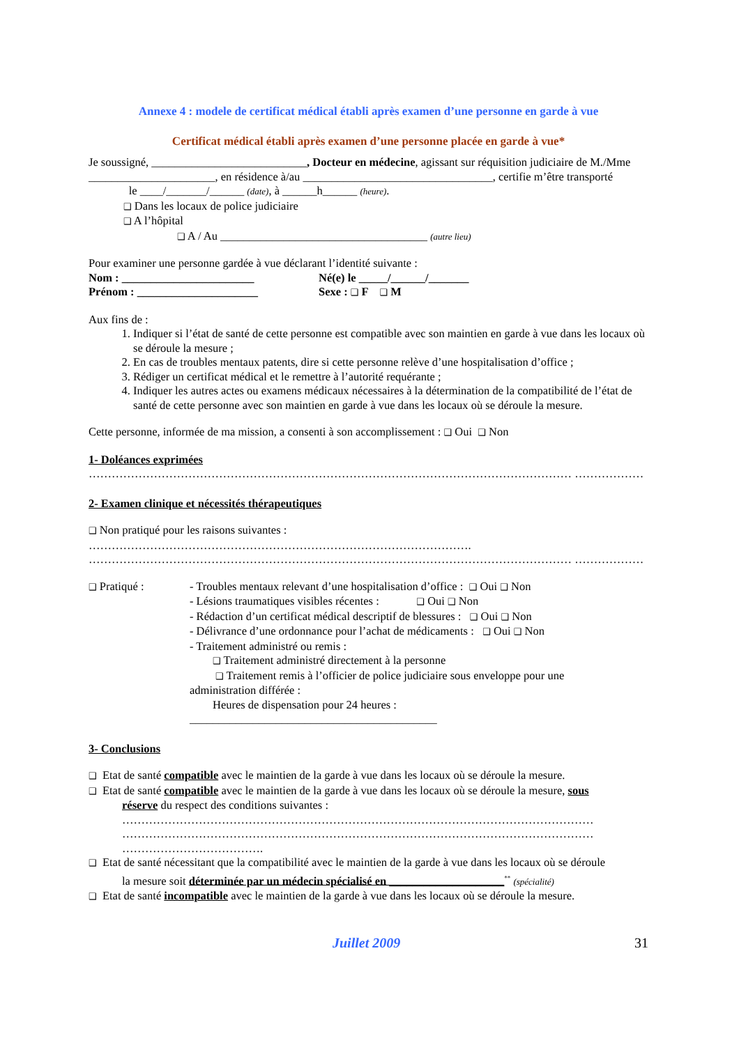Annexe 4 : modele de certificat médical établi après examen d’une personne en garde à vue
Certificat médical établi après examen d’une personne placée en garde à vue*
Je soussigné, ___________________________, Docteur en médecine, agissant sur réquisition judiciaire de M./Mme ______________________, en résidence à/au _________________________________, certifie m’être transporté le ____/_______/______ (date), à ______h______ (heure).
❑ Dans les locaux de police judiciaire
❑ A l’hôpital
❑ A / Au ____________________________________ (autre lieu)
Pour examiner une personne gardée à vue déclarant l’identité suivante :
Nom : _______________________ Né(e) le _____/______/_______
Prénom : _____________________ Sexe : ❑ F ❑ M
Aux fins de :
1. Indiquer si l’état de santé de cette personne est compatible avec son maintien en garde à vue dans les locaux où se déroule la mesure ;
2. En cas de troubles mentaux patents, dire si cette personne relève d’une hospitalisation d’office ;
3. Rédiger un certificat médical et le remettre à l’autorité requérante ;
4. Indiquer les autres actes ou examens médicaux nécessaires à la détermination de la compatibilité de l’état de santé de cette personne avec son maintien en garde à vue dans les locaux où se déroule la mesure.
Cette personne, informée de ma mission, a consenti à son accomplissement : ❑ Oui ❑ Non
1- Doléances exprimées
……………………………………………………………………………………………………………… ………………
2- Examen clinique et nécessités thérapeutiques
❑ Non pratiqué pour les raisons suivantes :
……………………………………………………………………………………….
……………………………………………………………………………………………………………… ………………
❑ Pratiqué : - Troubles mentaux relevant d’une hospitalisation d’office : ❑ Oui ❑ Non
- Lésions traumatiques visibles récentes : ❑ Oui ❑ Non
- Rédaction d’un certificat médical descriptif de blessures : ❑ Oui ❑ Non
- Délivrance d’une ordonnance pour l’achat de médicaments : ❑ Oui ❑ Non
- Traitement administré ou remis :
❑ Traitement administré directement à la personne
❑ Traitement remis à l’officier de police judiciaire sous enveloppe pour une
administration différée :
Heures de dispensation pour 24 heures :
___________________________________________
3- Conclusions
❑ Etat de santé compatible avec le maintien de la garde à vue dans les locaux où se déroule la mesure.
❑ Etat de santé compatible avec le maintien de la garde à vue dans les locaux où se déroule la mesure, sous
réserve du respect des conditions suivantes :
……………………………………………………………………………………………………………
……………………………………………………………………………………………………………
……………………………….
❑ Etat de santé nécessitant que la compatibilité avec le maintien de la garde à vue dans les locaux où se déroule
la mesure soit déterminée par un médecin spécialisé en ____________________<sup>**</sup> (spécialité)
❑ Etat de santé incompatible avec le maintien de la garde à vue dans les locaux où se déroule la mesure.
Juillet 2009 31